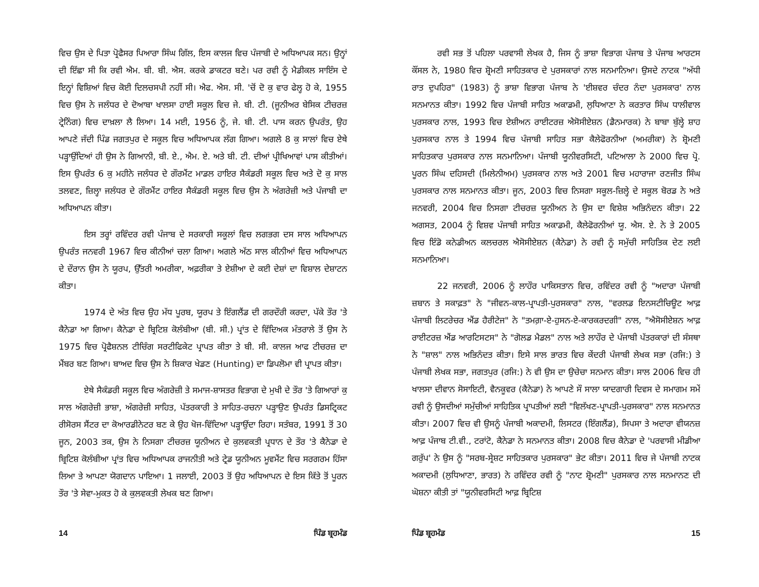ਵਿਚ ਉਸ ਦੇ ਪਿਤਾ ਪ੍ਰੋਫੈਸਰ ਪਿਆਰਾ ਸਿੰਘ ਗਿੱਲ, ਇਸ ਕਾਲਜ ਵਿਚ ਪੰਜਾਬੀ ਦੇ ਅਧਿਆਪਕ ਸਨ। ਉਨ੍ਹਾਂ ਦੀ ਇੱਛਾ ਸੀ ਕਿ ਰਵੀ ਐਮ. ਬੀ. ਬੀ. ਐਸ. ਕਰਕੇ ਡਾਕਟਰ ਬਣੇ। ਪਰ ਰਵੀ ਨੂੰ ਮੈਡੀਕਲ ਸਾਇੰਸ ਦੇ ਇਨ੍ਹਾਂ ਵਿਸ਼ਿਆਂ ਵਿਚ ਕੋਈ ਦਿਲਚਸਪੀ ਨਹੀਂ ਸੀ। ਐਫ. ਐਸ. ਸੀ. 'ਚੋਂ ਦੋ ਕੁ ਵਾਰ ਫੇਲ੍ਹ ਹੋ ਕੇ, 1955 ਵਿਚ ਉਸ ਨੇ ਜਲੰਧਰ ਦੇ ਦੋਆਬਾ ਖਾਲਸਾ ਹਾਈ ਸਕੂਲ ਵਿਚ ਜੇ. ਬੀ. ਟੀ. (ਜੂਨੀਅਰ ਬੇਸਿਕ ਟੀਚਰਜ਼ ਟ੍ਰੇਨਿੰਗ) ਵਿਚ ਦਾਖ਼ਲਾ ਲੈ ਲਿਆ। 14 ਮਈ, 1956 ਨੂੰ, ਜੇ. ਬੀ. ਟੀ. ਪਾਸ ਕਰਨ ਉਪਰੰਤ, ਉਹ ਆਪਣੇ ਜੱਦੀ ਪਿੰਡ ਜਗਤਪੁਰ ਦੇ ਸਕੂਲ ਵਿਚ ਅਧਿਆਪਕ ਲੱਗ ਗਿਆ। ਅਗਲੇ 8 ਕੁ ਸਾਲਾਂ ਵਿਚ ਏਥੇ ਪੜ੍ਹਾਉਂਦਿਆਂ ਹੀ ਉਸ ਨੇ ਗਿਆਨੀ, ਬੀ. ਏ., ਐਮ. ਏ. ਅਤੇ ਬੀ. ਟੀ. ਦੀਆਂ ਪ੍ਰੀਖਿਆਵਾਂ ਪਾਸ ਕੀਤੀਆਂ। ਇਸ ਉਪਰੰਤ 6 ਕੁ ਮਹੀਨੇ ਜਲੰਧਰ ਦੇ ਗੌਰਮੈਂਟ ਮਾਡਲ ਹਾਇਰ ਸੈਕੰਡਰੀ ਸਕੂਲ ਵਿਚ ਅਤੇ ਦੋ ਕੁ ਸਾਲ ਤਲਵਣ, ਜ਼ਿਲ੍ਹਾ ਜਲੰਧਰ ਦੇ ਗੌਰਮੈਂਟ ਹਾਇਰ ਸੈਕੰਡਰੀ ਸਕੂਲ ਵਿਚ ਉਸ ਨੇ ਅੰਗਰੇਜ਼ੀ ਅਤੇ ਪੰਜਾਬੀ ਦਾ ਅਧਿਆਪਨ ਕੀਤਾ।
ਇਸ ਤਰ੍ਹਾਂ ਰਵਿੰਦਰ ਰਵੀ ਪੰਜਾਬ ਦੇ ਸਰਕਾਰੀ ਸਕੂਲਾਂ ਵਿਚ ਲਗਭਗ ਦਸ ਸਾਲ ਅਧਿਆਪਨ ਉਪਰੰਤ ਜਨਵਰੀ 1967 ਵਿਚ ਕੀਨੀਆਂ ਚਲਾ ਗਿਆ। ਅਗਲੇ ਅੱਠ ਸਾਲ ਕੀਨੀਆਂ ਵਿਚ ਅਧਿਆਪਨ ਦੇ ਦੌਰਾਨ ਉਸ ਨੇ ਯੂਰਪ, ਉੱਤਰੀ ਅਮਰੀਕਾ, ਅਫ਼ਰੀਕਾ ਤੇ ਏਸ਼ੀਆ ਦੇ ਕਈ ਦੇਸ਼ਾਂ ਦਾ ਵਿਸ਼ਾਲ ਦੇਸ਼ਾਟਨ ਕੀਤਾ।
1974 ਦੇ ਅੰਤ ਵਿਚ ਉਹ ਮੱਧ ਪੂਰਬ, ਯੂਰਪ ਤੇ ਇੰਗਲੈਂਡ ਦੀ ਗਰਦੌਰੀ ਕਰਦਾ, ਪੱਕੇ ਤੌਰ 'ਤੇ ਕੈਨੇਡਾ ਆ ਗਿਆ। ਕੈਨੇਡਾ ਦੇ ਬ੍ਰਿਟਿਸ਼ ਕੋਲੰਬੀਆ (ਬੀ. ਸੀ.) ਪ੍ਰਾਂਤ ਦੇ ਵਿੱਦਿਅਕ ਮੰਤਰਾਲੇ ਤੋਂ ਉਸ ਨੇ 1975 ਵਿਚ ਪ੍ਰੋਫੈਸ਼ਨਲ ਟੀਚਿੰਗ ਸਰਟੀਫਿਕੇਟ ਪ੍ਰਾਪਤ ਕੀਤਾ ਤੇ ਬੀ. ਸੀ. ਕਾਲਜ ਆਫ ਟੀਚਰਜ਼ ਦਾ ਮੈਂਬਰ ਬਣ ਗਿਆ। ਬਾਅਦ ਵਿਚ ਉਸ ਨੇ ਸ਼ਿਕਾਰ ਖੇਡਣ (Hunting) ਦਾ ਡਿਪਲੋਮਾ ਵੀ ਪ੍ਰਾਪਤ ਕੀਤਾ।
ਏਥੇ ਸੈਕੰਡਰੀ ਸਕੂਲ ਵਿਚ ਅੰਗਰੇਜ਼ੀ ਤੇ ਸਮਾਜ-ਸ਼ਾਸਤਰ ਵਿਭਾਗ ਦੇ ਮੁਖੀ ਦੇ ਤੌਰ 'ਤੇ ਗਿਆਰਾਂ ਕੁ ਸਾਲ ਅੰਗਰੇਜ਼ੀ ਭਾਸ਼ਾ, ਅੰਗਰੇਜ਼ੀ ਸਾਹਿਤ, ਪੱਤਰਕਾਰੀ ਤੇ ਸਾਹਿਤ-ਰਚਨਾ ਪੜ੍ਹਾਉਣ ਉਪਰੰਤ ਡਿਸਟ੍ਰਿਕਟ ਰੀਸੋਰਸ ਸੈਂਟਰ ਦਾ ਕੋਆਰਡੀਨੇਟਰ ਬਣ ਕੇ ਉਹ ਖੋਜ-ਵਿੱਦਿਆ ਪੜ੍ਹਾਉਂਦਾ ਰਿਹਾ। ਸਤੰਬਰ, 1991 ਤੋਂ 30 ਜੂਨ, 2003 ਤਕ, ਉਸ ਨੇ ਨਿਸਗਾ ਟੀਚਰਜ਼ ਯੂਨੀਅਨ ਦੇ ਕੁਲਵਕਤੀ ਪ੍ਰਧਾਨ ਦੇ ਤੌਰ 'ਤੇ ਕੈਨੇਡਾ ਦੇ ਬ੍ਰਿਟਿਸ਼ ਕੋਲੰਬੀਆ ਪ੍ਰਾਂਤ ਵਿਚ ਅਧਿਆਪਕ ਰਾਜਨੀਤੀ ਅਤੇ ਟ੍ਰੇਡ ਯੂਨੀਅਨ ਮੂਵਮੈਂਟ ਵਿਚ ਸਰਗਰਮ ਹਿੱਸਾ ਲਿਆ ਤੇ ਆਪਣਾ ਯੋਗਦਾਨ ਪਾਇਆ। 1 ਜਲਾਈ, 2003 ਤੋਂ ਉਹ ਅਧਿਆਪਨ ਦੇ ਇਸ ਕਿੱਤੇ ਤੋਂ ਪੂਰਨ ਤੌਰ 'ਤੇ ਸੇਵਾ-ਮੁਕਤ ਹੋ ਕੇ ਕੁਲਵਕਤੀ ਲੇਖਕ ਬਣ ਗਿਆ।
14 ਪਿੰਡ ਬ੍ਰਹਮੰਡ
ਰਵੀ ਸਭ ਤੋਂ ਪਹਿਲਾ ਪਰਵਾਸੀ ਲੇਖਕ ਹੈ, ਜਿਸ ਨੂੰ ਭਾਸ਼ਾ ਵਿਭਾਗ ਪੰਜਾਬ ਤੇ ਪੰਜਾਬ ਆਰਟਸ ਕੌਂਸਲ ਨੇ, 1980 ਵਿਚ ਸ਼੍ਰੋਮਣੀ ਸਾਹਿਤਕਾਰ ਦੇ ਪੁਰਸਕਾਰਾਂ ਨਾਲ ਸਨਮਾਨਿਆ। ਉਸਦੇ ਨਾਟਕ "ਅੱਧੀ ਰਾਤ ਦੁਪਹਿਰ" (1983) ਨੂੰ ਭਾਸ਼ਾ ਵਿਭਾਗ ਪੰਜਾਬ ਨੇ 'ਈਸ਼ਵਰ ਚੰਦਰ ਨੰਦਾ ਪੁਰਸਕਾਰ' ਨਾਲ ਸਨਮਾਨਤ ਕੀਤਾ। 1992 ਵਿਚ ਪੰਜਾਬੀ ਸਾਹਿਤ ਅਕਾਡਮੀ, ਲੁਧਿਆਣਾ ਨੇ ਕਰਤਾਰ ਸਿੰਘ ਧਾਲੀਵਾਲ ਪੁਰਸਕਾਰ ਨਾਲ, 1993 ਵਿਚ ਏਸ਼ੀਅਨ ਰਾਈਟਰਜ਼ ਐਸੋਸੀਏਸ਼ਨ (ਡੈਨਮਾਰਕ) ਨੇ ਬਾਬਾ ਬੁੱਲ੍ਹੇ ਸ਼ਾਹ ਪੁਰਸਕਾਰ ਨਾਲ ਤੇ 1994 ਵਿਚ ਪੰਜਾਬੀ ਸਾਹਿਤ ਸਭਾ ਕੈਲੇਫੋਰਨੀਆ (ਅਮਰੀਕਾ) ਨੇ ਸ਼੍ਰੋਮਣੀ ਸਾਹਿਤਕਾਰ ਪੁਰਸਕਾਰ ਨਾਲ ਸਨਮਾਨਿਆ। ਪੰਜਾਬੀ ਯੂਨੀਵਰਸਿਟੀ, ਪਟਿਆਲਾ ਨੇ 2000 ਵਿਚ ਪ੍ਰੋ. ਪੂਰਨ ਸਿੰਘ ਦਹਿਸਦੀ (ਮਿਲੇਨੀਅਮ) ਪੁਰਸਕਾਰ ਨਾਲ ਅਤੇ 2001 ਵਿਚ ਮਹਾਰਾਜਾ ਰਣਜੀਤ ਸਿੰਘ ਪੁਰਸਕਾਰ ਨਾਲ ਸਨਮਾਨਤ ਕੀਤਾ। ਜੂਨ, 2003 ਵਿਚ ਨਿਸਗਾ ਸਕੂਲ-ਜ਼ਿਲ੍ਹੇ ਦੇ ਸਕੂਲ ਬੋਰਡ ਨੇ ਅਤੇ ਜਨਵਰੀ, 2004 ਵਿਚ ਨਿਸਗਾ ਟੀਚਰਜ਼ ਯੂਨੀਅਨ ਨੇ ਉਸ ਦਾ ਵਿਸ਼ੇਸ਼ ਅਭਿਨੰਦਨ ਕੀਤਾ। 22 ਅਗਸਤ, 2004 ਨੂੰ ਵਿਸ਼ਵ ਪੰਜਾਬੀ ਸਾਹਿਤ ਅਕਾਡਮੀ, ਕੈਲੇਫੋਰਨੀਆਂ ਯੂ. ਐਸ. ਏ. ਨੇ ਤੇ 2005 ਵਿਚ ਇੰਡੋ ਕਨੇਡੀਅਨ ਕਲਚਰਲ ਐਸੋਸੀਏਸ਼ਨ (ਕੈਨੇਡਾ) ਨੇ ਰਵੀ ਨੂੰ ਸਮੁੱਚੀ ਸਾਹਿਤਿਕ ਦੇਣ ਲਈ ਸਨਮਾਨਿਆ।
22 ਜਨਵਰੀ, 2006 ਨੂੰ ਲਾਹੌਰ ਪਾਕਿਸਤਾਨ ਵਿਚ, ਰਵਿੰਦਰ ਰਵੀ ਨੂੰ "ਅਦਾਰਾ ਪੰਜਾਬੀ ਜ਼ਬਾਨ ਤੇ ਸਕਾਫ਼ਤ" ਨੇ "ਜੀਵਨ-ਕਾਲ-ਪ੍ਰਾਪਤੀ-ਪੁਰਸਕਾਰ" ਨਾਲ, "ਵਰਲਡ ਇਨਸਟੀਚਿਊਟ ਆਫ਼ ਪੰਜਾਬੀ ਲਿਟਰੇਚਰ ਐਂਡ ਹੈਰੀਟੇਜ" ਨੇ "ਤਮਗ਼ਾ-ਏ-ਹੁਸਨ-ਏ-ਕਾਰਕਰਦਗੀ" ਨਾਲ, "ਐਸੋਸੀਏਸ਼ਨ ਆਫ਼ ਰਾਈਟਰਜ਼ ਐਂਡ ਆਰਟਿਸਟਸ" ਨੇ "ਗੋਲਡ ਮੈਡਲ" ਨਾਲ ਅਤੇ ਲਾਹੌਰ ਦੇ ਪੰਜਾਬੀ ਪੱਤਰਕਾਰਾਂ ਦੀ ਸੰਸਥਾ ਨੇ "ਸ਼ਾਲ" ਨਾਲ ਅਭਿਨੰਦਤ ਕੀਤਾ। ਇਸੇ ਸਾਲ ਭਾਰਤ ਵਿਚ ਕੇਂਦਰੀ ਪੰਜਾਬੀ ਲੇਖਕ ਸਭਾ (ਰਜਿ:) ਤੇ ਪੰਜਾਬੀ ਲੇਖਕ ਸਭਾ, ਜਗਤਪੁਰ (ਰਜਿ:) ਨੇ ਵੀ ਉਸ ਦਾ ਉਚੇਚਾ ਸਨਮਾਨ ਕੀਤਾ। ਸਾਲ 2006 ਵਿਚ ਹੀ ਖਾਲਸਾ ਦੀਵਾਨ ਸੋਸਾਇਟੀ, ਵੈਨਕੂਵਰ (ਕੈਨੇਡਾ) ਨੇ ਆਪਣੇ ਸੌ ਸਾਲਾ ਯਾਦਗਾਰੀ ਦਿਵਸ ਦੇ ਸਮਾਗਮ ਸਮੇਂ ਰਵੀ ਨੂੰ ਉਸਦੀਆਂ ਸਮੁੱਚੀਆਂ ਸਾਹਿਤਿਕ ਪ੍ਰਾਪਤੀਆਂ ਲਈ "ਵਿਲੱਖਣ-ਪ੍ਰਾਪਤੀ-ਪੁਰਸਕਾਰ" ਨਾਲ ਸਨਮਾਨਤ ਕੀਤਾ। 2007 ਵਿਚ ਵੀ ਉਸਨੂੰ ਪੰਜਾਬੀ ਅਕਾਦਮੀ, ਲਿਸਟਰ (ਇੰਗਲੈਂਡ), ਸਿਪਸਾ ਤੇ ਅਦਾਰਾ ਵੀਯਨਜ਼ ਆਫ਼ ਪੰਜਾਬ ਟੀ.ਵੀ., ਟਰਾਂਟੋ, ਕੈਨੇਡਾ ਨੇ ਸਨਮਾਨਤ ਕੀਤਾ। 2008 ਵਿਚ ਕੈਨੇਡਾ ਦੇ 'ਪਰਵਾਸੀ ਮੀਡੀਆ ਗਰੁੱਪ' ਨੇ ਉਸ ਨੂੰ "ਸਰਬ-ਸ੍ਰੇਸ਼ਟ ਸਾਹਿਤਕਾਰ ਪੁਰਸਕਾਰ" ਭੇਟ ਕੀਤਾ। 2011 ਵਿਚ ਜੇ ਪੰਜਾਬੀ ਨਾਟਕ ਅਕਾਦਮੀ (ਲੁਧਿਆਣਾ, ਭਾਰਤ) ਨੇ ਰਵਿੰਦਰ ਰਵੀ ਨੂੰ "ਨਾਟ ਸ਼੍ਰੋਮਣੀ" ਪੁਰਸਕਾਰ ਨਾਲ ਸਨਮਾਨਣ ਦੀ ਘੋਸ਼ਨਾ ਕੀਤੀ ਤਾਂ "ਯੂਨੀਵਰਸਿਟੀ ਆਫ਼ ਬ੍ਰਿਟਿਸ਼
ਪਿੰਡ ਬ੍ਰਹਮੰਡ 15